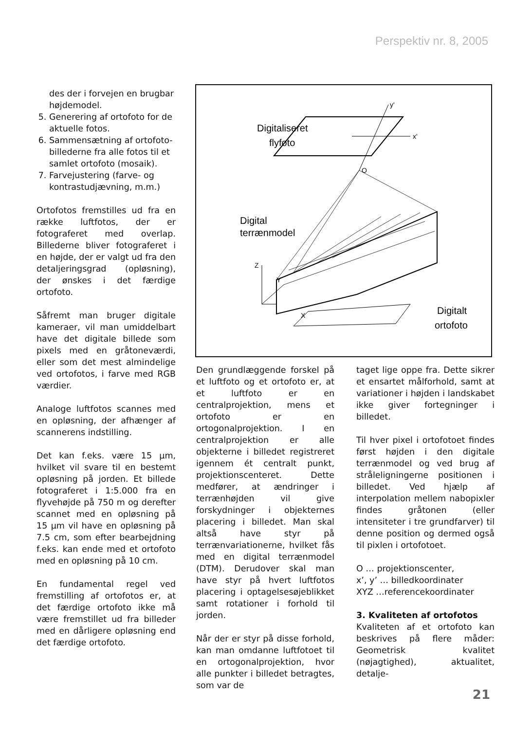Perspektiv nr. 8, 2005
des der i forvejen en brugbar højdemodel.
5. Generering af ortofoto for de aktuelle fotos.
6. Sammensætning af ortofoto-billederne fra alle fotos til et samlet ortofoto (mosaik).
7. Farvejustering (farve- og kontrastudjævning, m.m.)
Ortofotos fremstilles ud fra en række luftfotos, der er fotograferet med overlap. Billederne bliver fotograferet i en højde, der er valgt ud fra den detaljeringsgrad (opløsning), der ønskes i det færdige ortofoto.
Såfremt man bruger digitale kameraer, vil man umiddelbart have det digitale billede som pixels med en gråtoneværdi, eller som det mest almindelige ved ortofotos, i farve med RGB værdier.
Analoge luftfotos scannes med en opløsning, der afhænger af scannerens indstilling.
Det kan f.eks. være 15 µm, hvilket vil svare til en bestemt opløsning på jorden. Et billede fotograferet i 1:5.000 fra en flyvehøjde på 750 m og derefter scannet med en opløsning på 15 µm vil have en opløsning på 7.5 cm, som efter bearbejdning f.eks. kan ende med et ortofoto med en opløsning på 10 cm.
En fundamental regel ved fremstilling af ortofotos er, at det færdige ortofoto ikke må være fremstillet ud fra billeder med en dårligere opløsning end det færdige ortofoto.
Digitaliseret
flyfoto
y'
x'
O
Digital
terrænmodel
Z
Y
X
Digitalt
ortofoto
Den grundlæggende forskel på et luftfoto og et ortofoto er, at et luftfoto er en centralprojektion, mens et ortofoto er en ortogonalprojektion. I en centralprojektion er alle objekterne i billedet registreret igennem ét centralt punkt, projektionscenteret. Dette medfører, at ændringer i terrænhøjden vil give forskydninger i objekternes placering i billedet. Man skal altså have styr på terrænvariationerne, hvilket fås med en digital terrænmodel (DTM). Derudover skal man have styr på hvert luftfotos placering i optagelsesøjeblikket samt rotationer i forhold til jorden.
Når der er styr på disse forhold, kan man omdanne luftfotoet til en ortogonalprojektion, hvor alle punkter i billedet betragtes, som var de
taget lige oppe fra. Dette sikrer et ensartet målforhold, samt at variationer i højden i landskabet ikke giver fortegninger i billedet.
Til hver pixel i ortofotoet findes først højden i den digitale terrænmodel og ved brug af stråleligningerne positionen i billedet. Ved hjælp af interpolation mellem nabopixler findes gråtonen (eller intensiteter i tre grundfarver) til denne position og dermed også til pixlen i ortofotoet.
O … projektionscenter,
x’, y’ … billedkoordinater
XYZ …referencekoordinater
3. Kvaliteten af ortofotos
Kvaliteten af et ortofoto kan beskrives på flere måder: Geometrisk kvalitet (nøjagtighed), aktualitet, detalje-
21